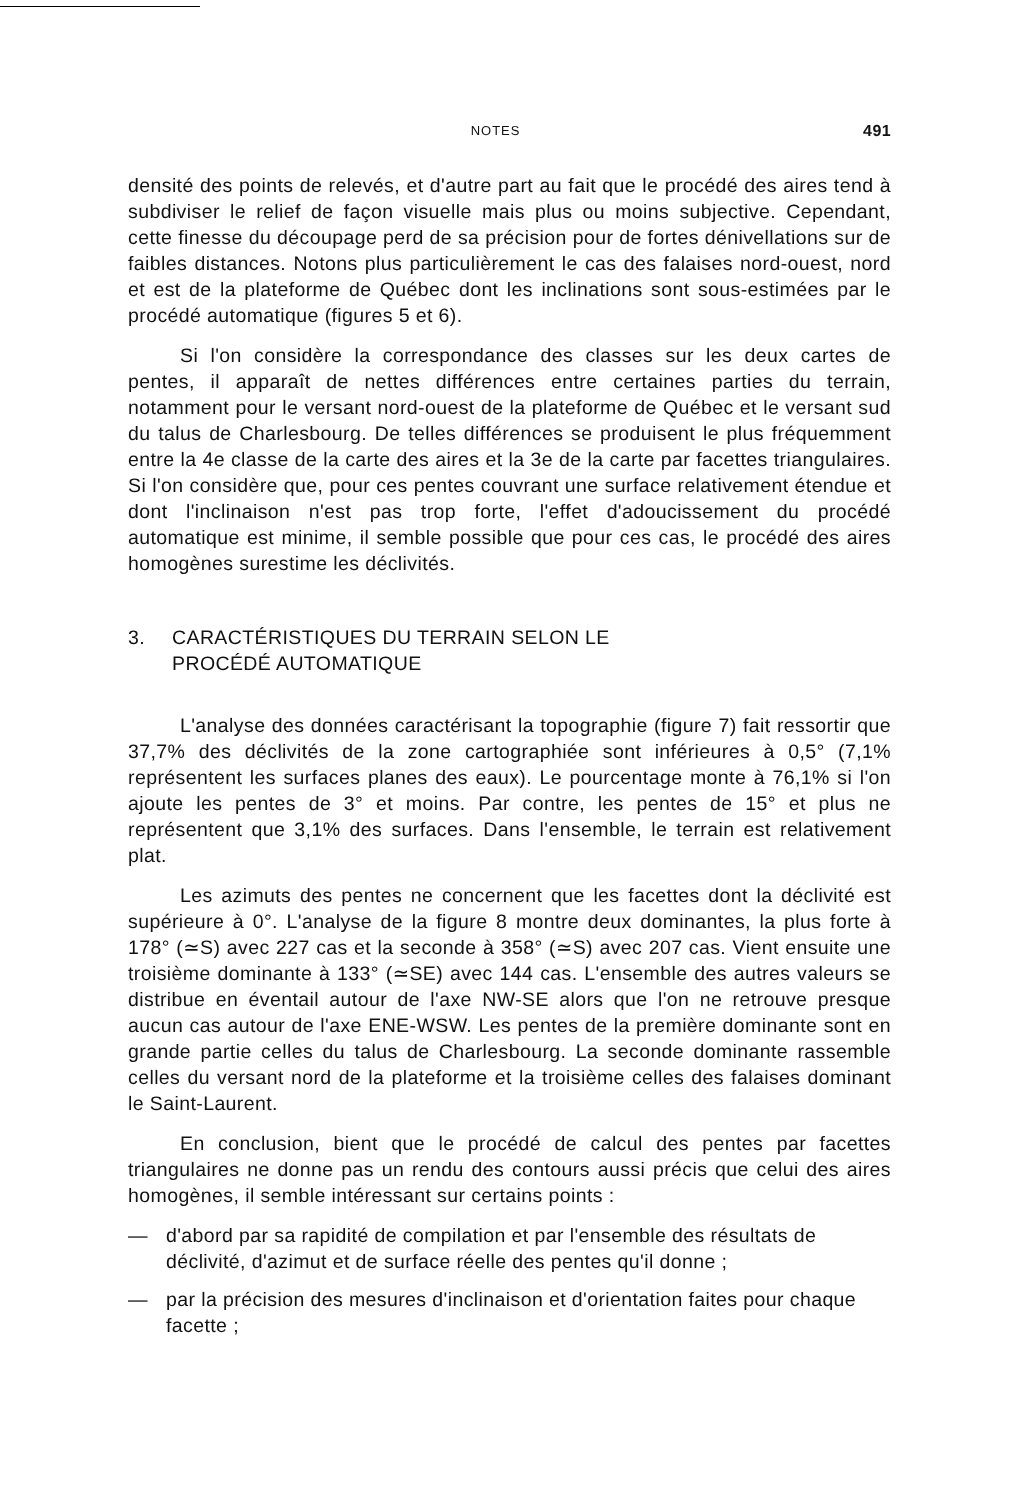NOTES 491
densité des points de relevés, et d'autre part au fait que le procédé des aires tend à subdiviser le relief de façon visuelle mais plus ou moins subjective. Cependant, cette finesse du découpage perd de sa précision pour de fortes dénivellations sur de faibles distances. Notons plus particulièrement le cas des falaises nord-ouest, nord et est de la plateforme de Québec dont les inclinations sont sous-estimées par le procédé automatique (figures 5 et 6).
Si l'on considère la correspondance des classes sur les deux cartes de pentes, il apparaît de nettes différences entre certaines parties du terrain, notamment pour le versant nord-ouest de la plateforme de Québec et le versant sud du talus de Charlesbourg. De telles différences se produisent le plus fréquemment entre la 4e classe de la carte des aires et la 3e de la carte par facettes triangulaires. Si l'on considère que, pour ces pentes couvrant une surface relativement étendue et dont l'inclinaison n'est pas trop forte, l'effet d'adoucissement du procédé automatique est minime, il semble possible que pour ces cas, le procédé des aires homogènes surestime les déclivités.
3. CARACTÉRISTIQUES DU TERRAIN SELON LE
PROCÉDÉ AUTOMATIQUE
L'analyse des données caractérisant la topographie (figure 7) fait ressortir que 37,7% des déclivités de la zone cartographiée sont inférieures à 0,5° (7,1% représentent les surfaces planes des eaux). Le pourcentage monte à 76,1% si l'on ajoute les pentes de 3° et moins. Par contre, les pentes de 15° et plus ne représentent que 3,1% des surfaces. Dans l'ensemble, le terrain est relativement plat.
Les azimuts des pentes ne concernent que les facettes dont la déclivité est supérieure à 0°. L'analyse de la figure 8 montre deux dominantes, la plus forte à 178° (≃S) avec 227 cas et la seconde à 358° (≃S) avec 207 cas. Vient ensuite une troisième dominante à 133° (≃SE) avec 144 cas. L'ensemble des autres valeurs se distribue en éventail autour de l'axe NW-SE alors que l'on ne retrouve presque aucun cas autour de l'axe ENE-WSW. Les pentes de la première dominante sont en grande partie celles du talus de Charlesbourg. La seconde dominante rassemble celles du versant nord de la plateforme et la troisième celles des falaises dominant le Saint-Laurent.
En conclusion, bient que le procédé de calcul des pentes par facettes triangulaires ne donne pas un rendu des contours aussi précis que celui des aires homogènes, il semble intéressant sur certains points :
— d'abord par sa rapidité de compilation et par l'ensemble des résultats de déclivité, d'azimut et de surface réelle des pentes qu'il donne ;
— par la précision des mesures d'inclinaison et d'orientation faites pour chaque facette ;